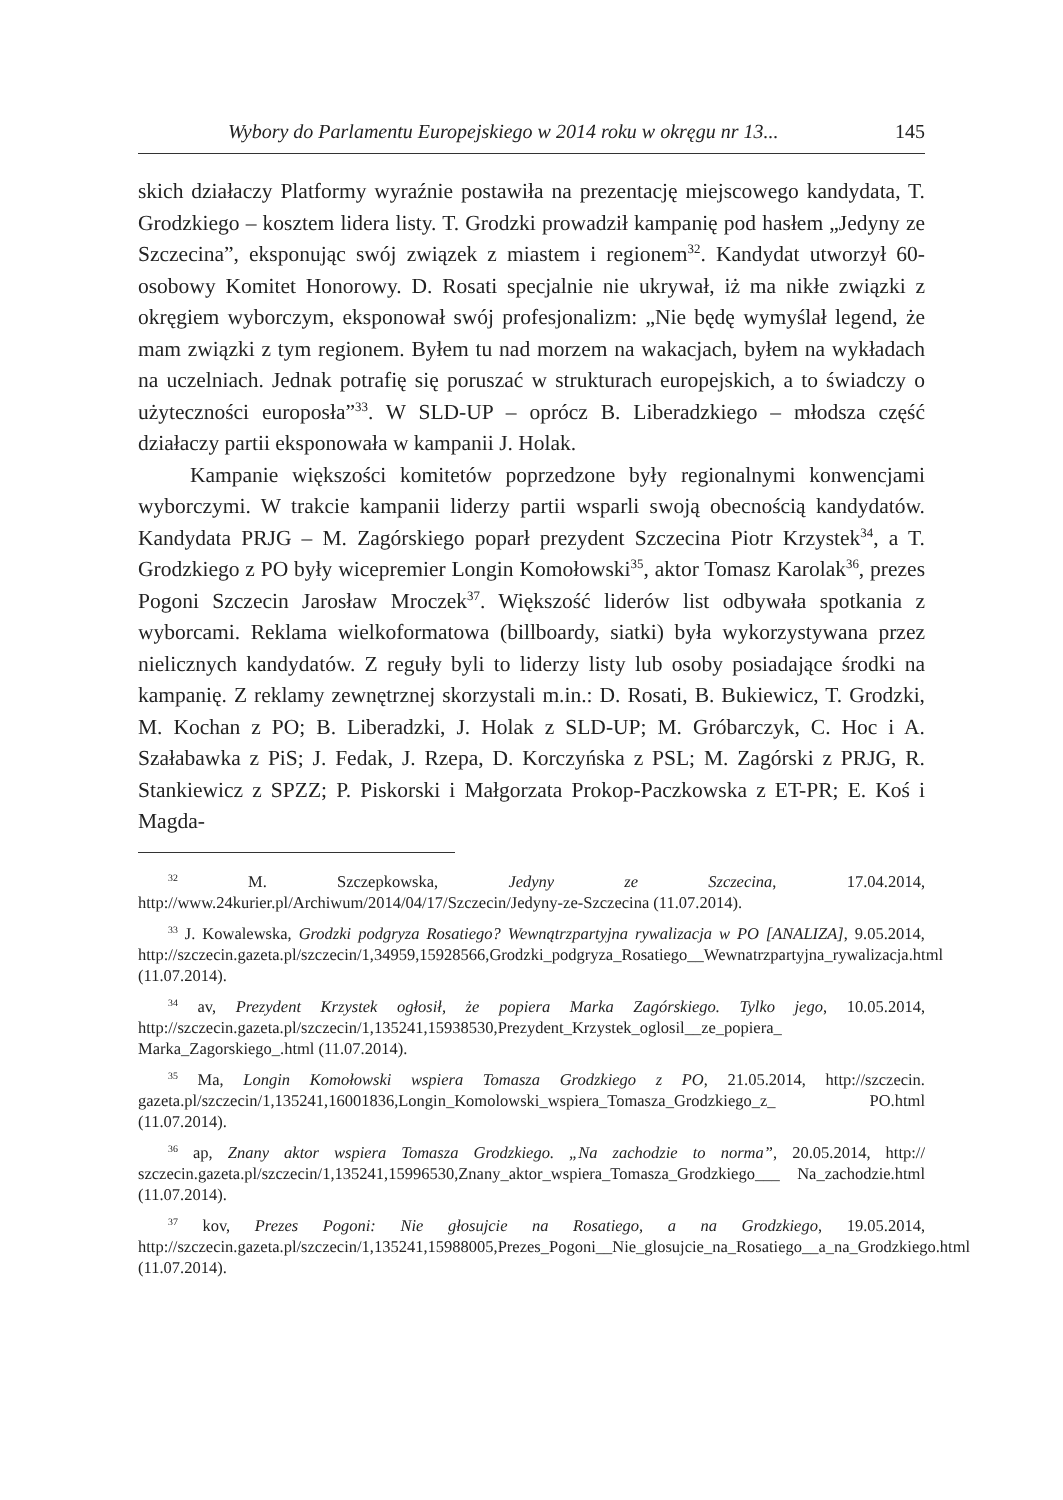Wybory do Parlamentu Europejskiego w 2014 roku w okręgu nr 13... 145
skich działaczy Platformy wyraźnie postawiła na prezentację miejscowego kandydata, T. Grodzkiego – kosztem lidera listy. T. Grodzki prowadził kampanię pod hasłem „Jedyny ze Szczecina”, eksponując swój związek z miastem i regionem<sup>32</sup>. Kandydat utworzył 60-osobowy Komitet Honorowy. D. Rosati specjalnie nie ukrywał, iż ma nikłe związki z okręgiem wyborczym, eksponował swój profesjonalizm: „Nie będę wymyślał legend, że mam związki z tym regionem. Byłem tu nad morzem na wakacjach, byłem na wykładach na uczelniach. Jednak potrafię się poruszać w strukturach europejskich, a to świadczy o użyteczności europosła”<sup>33</sup>. W SLD-UP – oprócz B. Liberadzkiego – młodsza część działaczy partii eksponowała w kampanii J. Holak.
Kampanie większości komitetów poprzedzone były regionalnymi konwencjami wyborczymi. W trakcie kampanii liderzy partii wsparli swoją obecnością kandydatów. Kandydata PRJG – M. Zagórskiego poparł prezydent Szczecina Piotr Krzystek<sup>34</sup>, a T. Grodzkiego z PO były wicepremier Longin Komołowski<sup>35</sup>, aktor Tomasz Karolak<sup>36</sup>, prezes Pogoni Szczecin Jarosław Mroczek<sup>37</sup>. Większość liderów list odbywała spotkania z wyborcami. Reklama wielkoformatowa (billboardy, siatki) była wykorzystywana przez nielicznych kandydatów. Z reguły byli to liderzy listy lub osoby posiadające środki na kampanię. Z reklamy zewnętrznej skorzystali m.in.: D. Rosati, B. Bukiewicz, T. Grodzki, M. Kochan z PO; B. Liberadzki, J. Holak z SLD-UP; M. Gróbarczyk, C. Hoc i A. Szałabawka z PiS; J. Fedak, J. Rzepa, D. Korczyńska z PSL; M. Zagórski z PRJG, R. Stankiewicz z SPZZ; P. Piskorski i Małgorzata Prokop-Paczkowska z ET-PR; E. Koś i Magda-
<sup>32</sup> M. Szczepkowska, Jedyny ze Szczecina, 17.04.2014, http://www.24kurier.pl/Archiwum/2014/04/17/Szczecin/Jedyny-ze-Szczecina (11.07.2014).
<sup>33</sup> J. Kowalewska, Grodzki podgryza Rosatiego? Wewnątrzpartyjna rywalizacja w PO [ANALIZA], 9.05.2014, http://szczecin.gazeta.pl/szczecin/1,34959,15928566,Grodzki_podgryza_Rosatiego__Wewnatrzpartyjna_rywalizacja.html (11.07.2014).
<sup>34</sup> av, Prezydent Krzystek ogłosił, że popiera Marka Zagórskiego. Tylko jego, 10.05.2014, http://szczecin.gazeta.pl/szczecin/1,135241,15938530,Prezydent_Krzystek_oglosil__ze_popiera_ Marka_Zagorskiego_.html (11.07.2014).
<sup>35</sup> Ma, Longin Komołowski wspiera Tomasza Grodzkiego z PO, 21.05.2014, http://szczecin. gazeta.pl/szczecin/1,135241,16001836,Longin_Komolowski_wspiera_Tomasza_Grodzkiego_z_ PO.html (11.07.2014).
<sup>36</sup> ap, Znany aktor wspiera Tomasza Grodzkiego. „Na zachodzie to norma”, 20.05.2014, http:// szczecin.gazeta.pl/szczecin/1,135241,15996530,Znany_aktor_wspiera_Tomasza_Grodzkiego___ Na_zachodzie.html (11.07.2014).
<sup>37</sup> kov, Prezes Pogoni: Nie głosujcie na Rosatiego, a na Grodzkiego, 19.05.2014, http://szczecin.gazeta.pl/szczecin/1,135241,15988005,Prezes_Pogoni__Nie_glosujcie_na_Rosatiego__a_na_Grodzkiego.html (11.07.2014).